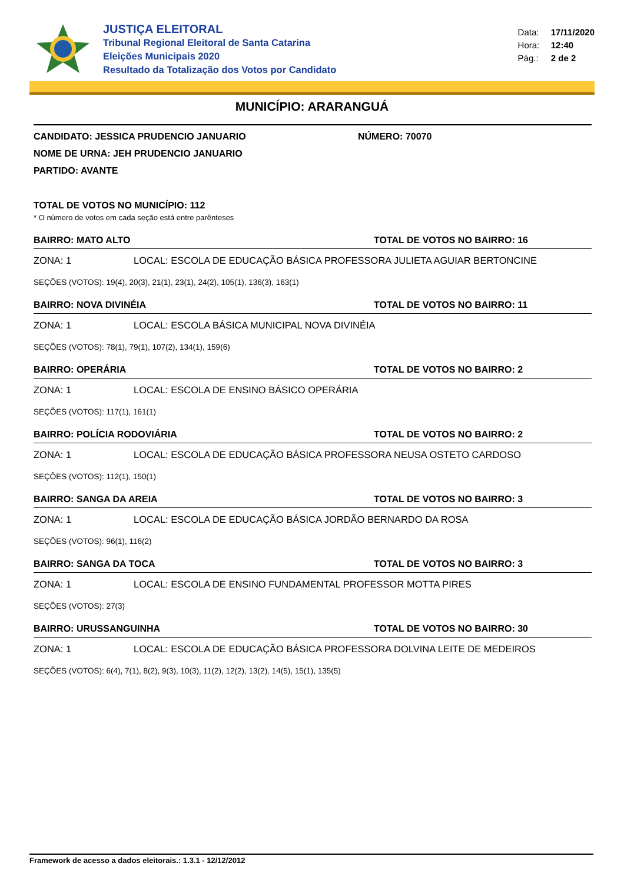JUSTIÇA ELEITORAL
Tribunal Regional Eleitoral de Santa Catarina
Eleições Municipais 2020
Resultado da Totalização dos Votos por Candidato
Data: 17/11/2020
Hora: 12:40
Pág.: 2 de 2
MUNICÍPIO: ARARANGUÁ
CANDIDATO: JESSICA PRUDENCIO JANUARIO NÚMERO: 70070
NOME DE URNA: JEH PRUDENCIO JANUARIO
PARTIDO: AVANTE
TOTAL DE VOTOS NO MUNICÍPIO: 112
* O número de votos em cada seção está entre parênteses
BAIRRO: MATO ALTO TOTAL DE VOTOS NO BAIRRO: 16
ZONA: 1 LOCAL: ESCOLA DE EDUCAÇÃO BÁSICA PROFESSORA JULIETA AGUIAR BERTONCINE
SEÇÕES (VOTOS): 19(4), 20(3), 21(1), 23(1), 24(2), 105(1), 136(3), 163(1)
BAIRRO: NOVA DIVINÉIA TOTAL DE VOTOS NO BAIRRO: 11
ZONA: 1 LOCAL: ESCOLA BÁSICA MUNICIPAL NOVA DIVINÉIA
SEÇÕES (VOTOS): 78(1), 79(1), 107(2), 134(1), 159(6)
BAIRRO: OPERÁRIA TOTAL DE VOTOS NO BAIRRO: 2
ZONA: 1 LOCAL: ESCOLA DE ENSINO BÁSICO OPERÁRIA
SEÇÕES (VOTOS): 117(1), 161(1)
BAIRRO: POLÍCIA RODOVIÁRIA TOTAL DE VOTOS NO BAIRRO: 2
ZONA: 1 LOCAL: ESCOLA DE EDUCAÇÃO BÁSICA PROFESSORA NEUSA OSTETO CARDOSO
SEÇÕES (VOTOS): 112(1), 150(1)
BAIRRO: SANGA DA AREIA TOTAL DE VOTOS NO BAIRRO: 3
ZONA: 1 LOCAL: ESCOLA DE EDUCAÇÃO BÁSICA JORDÃO BERNARDO DA ROSA
SEÇÕES (VOTOS): 96(1), 116(2)
BAIRRO: SANGA DA TOCA TOTAL DE VOTOS NO BAIRRO: 3
ZONA: 1 LOCAL: ESCOLA DE ENSINO FUNDAMENTAL PROFESSOR MOTTA PIRES
SEÇÕES (VOTOS): 27(3)
BAIRRO: URUSSANGUINHA TOTAL DE VOTOS NO BAIRRO: 30
ZONA: 1 LOCAL: ESCOLA DE EDUCAÇÃO BÁSICA PROFESSORA DOLVINA LEITE DE MEDEIROS
SEÇÕES (VOTOS): 6(4), 7(1), 8(2), 9(3), 10(3), 11(2), 12(2), 13(2), 14(5), 15(1), 135(5)
Framework de acesso a dados eleitorais.: 1.3.1 - 12/12/2012